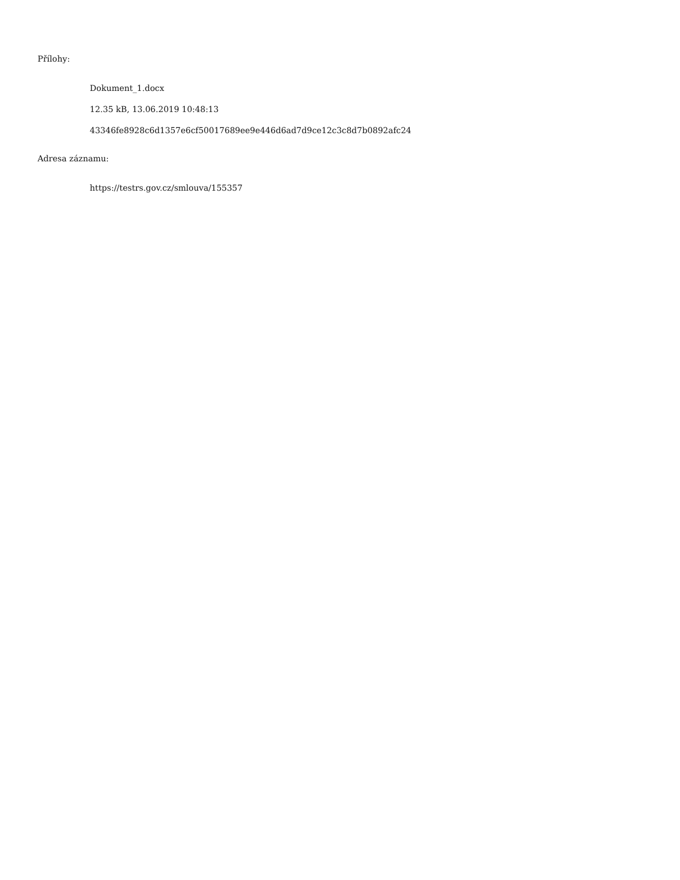Přílohy:
Dokument_1.docx
12.35 kB, 13.06.2019 10:48:13
43346fe8928c6d1357e6cf50017689ee9e446d6ad7d9ce12c3c8d7b0892afc24
Adresa záznamu:
https://testrs.gov.cz/smlouva/155357